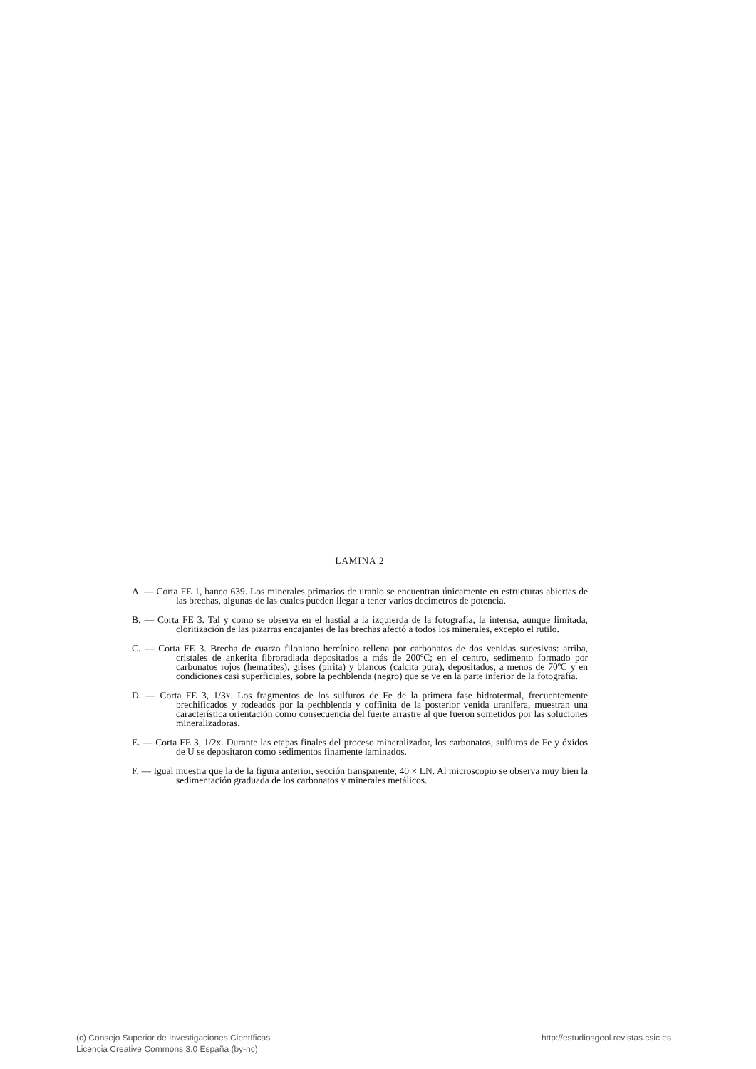LAMINA 2
A. — Corta FE 1, banco 639. Los minerales primarios de uranio se encuentran únicamente en estructuras abiertas de las brechas, algunas de las cuales pueden llegar a tener varios decímetros de potencia.
B. — Corta FE 3. Tal y como se observa en el hastial a la izquierda de la fotografía, la intensa, aunque limitada, cloritización de las pizarras encajantes de las brechas afectó a todos los minerales, excepto el rutilo.
C. — Corta FE 3. Brecha de cuarzo filoniano hercínico rellena por carbonatos de dos venidas sucesivas: arriba, cristales de ankerita fibroradiada depositados a más de 200ºC; en el centro, sedimento formado por carbonatos rojos (hematites), grises (pirita) y blancos (calcita pura), depositados, a menos de 70ºC y en condiciones casi superficiales, sobre la pechblenda (negro) que se ve en la parte inferior de la fotografía.
D. — Corta FE 3, 1/3x. Los fragmentos de los sulfuros de Fe de la primera fase hidrotermal, frecuentemente brechificados y rodeados por la pechblenda y coffinita de la posterior venida uranífera, muestran una característica orientación como consecuencia del fuerte arrastre al que fueron sometidos por las soluciones mineralizadoras.
E. — Corta FE 3, 1/2x. Durante las etapas finales del proceso mineralizador, los carbonatos, sulfuros de Fe y óxidos de U se depositaron como sedimentos finamente laminados.
F. — Igual muestra que la de la figura anterior, sección transparente, 40 × LN. Al microscopio se observa muy bien la sedimentación graduada de los carbonatos y minerales metálicos.
(c) Consejo Superior de Investigaciones Científicas
Licencia Creative Commons 3.0 España (by-nc)
http://estudiosgeol.revistas.csic.es